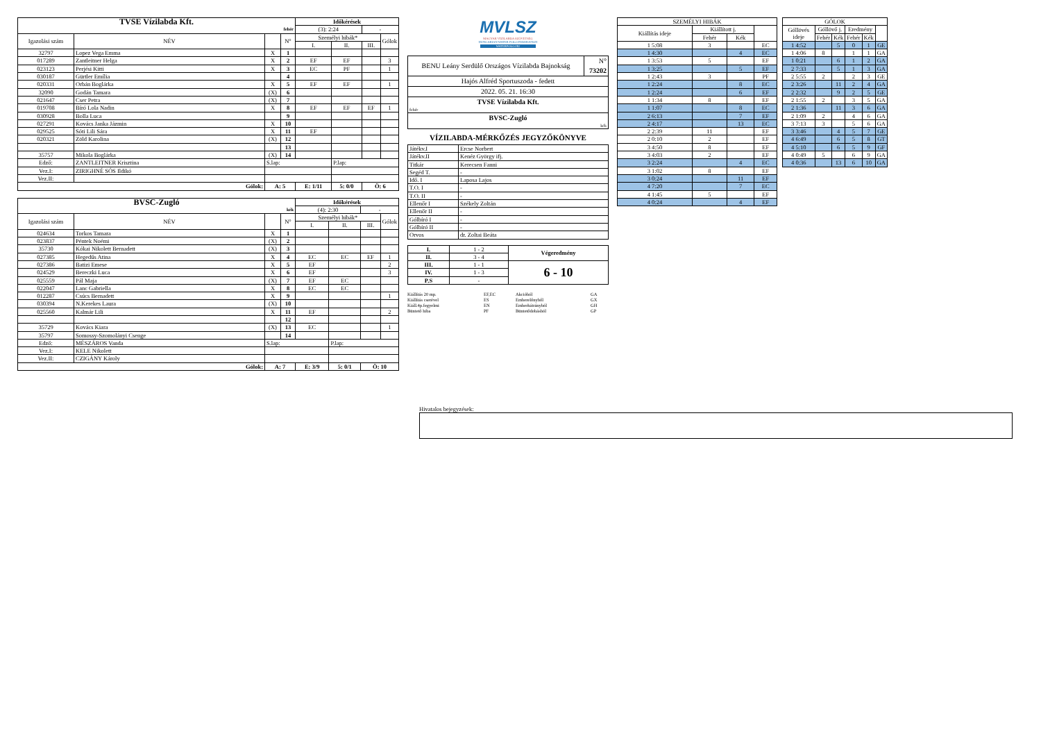| TVSE Vízilabda Kft. | | | | Időkérések | | | |
| fehér | | | | (3): 2:24 | | - | |
| Igazolási szám | NÉV | | N° | Személyi hibák* | | | Gólok |
| | | | | I. | II. | III. | |
| 32797 | Lopez Vega Emma | X | 1 | | | | |
| 017289 | Zantleitner Helga | X | 2 | EF | EF | | 3 |
| 023123 | Perjési Kitti | X | 3 | EC | PF | | 1 |
| 030187 | Gürtler Emília | | 4 | | | | |
| 020331 | Orbán Boglárka | X | 5 | EF | EF | | 1 |
| 32090 | Godán Tamara | (X) | 6 | | | | |
| 021647 | Cser Petra | (X) | 7 | | | | |
| 019708 | Bíró Lola Nadin | X | 8 | EF | EF | EF | 1 |
| 030928 | Bolla Luca | | 9 | | | | |
| 027291 | Kovács Janka Jázmin | X | 10 | | | | |
| 029525 | Sóti Lili Sára | X | 11 | EF | | | |
| 020321 | Zöld Karolina | (X) | 12 | | | | |
| | | | 13 | | | | |
| 35757 | Mikola Boglárka | (X) | 14 | | | | |
| Edző: | ZANTLEITNER Krisztina | S.lap: | | | P.lap: | | |
| Vez.I: | ZIRIGHNÉ SÓS Ildikó | | | | | | |
| Vez.II: | | | | | | | |
| Gólok: | | A: 5 | | E: 1/11 | 5: 0/0 | Ö: 6 | |
| BVSC-Zugló | | | | Időkérések | | | |
| kék | | | | (4): 2:30 | | - | |
| Igazolási szám | NÉV | | N° | Személyi hibák* | | | Gólok |
| | | | | I. | II. | III. | |
| 024634 | Torkos Tamara | X | 1 | | | | |
| 023837 | Péntek Noémi | (X) | 2 | | | | |
| 35730 | Kókai Nikolett Bernadett | (X) | 3 | | | | |
| 027385 | Hegedűs Atina | X | 4 | EC | EC | EF | 1 |
| 027386 | Batizi Emese | X | 5 | EF | | | 2 |
| 024529 | Bereczki Luca | X | 6 | EF | | | 3 |
| 025559 | Pál Maja | (X) | 7 | EF | EC | | |
| 022047 | Lanc Gabriella | X | 8 | EC | EC | | |
| 012287 | Csúcs Bernadett | X | 9 | | | | 1 |
| 030394 | N.Kerekes Laura | (X) | 10 | | | | |
| 025560 | Kalmár Lili | X | 11 | EF | | | 2 |
| | | | 12 | | | | |
| 35729 | Kovács Kiara | (X) | 13 | EC | | | 1 |
| 35797 | Somossy-Szomolányi Csenge | | 14 | | | | |
| Edző: | MÉSZÁROS Vanda | S.lap: | | | P.lap: | | |
| Vez.I: | KELE Nikolett | | | | | | |
| Vez.II: | CZIGÁNY Károly | | | | | | |
| Gólok: | | A: 7 | | E: 3/9 | 5: 0/1 | Ö: 10 | |
MVLSZ
MAGYAR VÍZILABDA SZÖVETSÉG
HUNGARIAN WATER POLO FEDERATION
WATERPOLO.HU
| BENU Leány Serdülő Országos Vízilabda Bajnokság | N° 73202 |
| Hajós Alfréd Sportuszoda - fedett | |
| 2022. 05. 21. 16:30 | |
| TVSE Vízilabda Kft. fehér | |
| BVSC-Zugló kék | |
VÍZILABDA-MÉRKŐZÉS JEGYZŐKÖNYVE
| Játékv.I | Ercse Norbert |
| Játékv.II | Kenéz György ifj. |
| Titkár | Kerecsen Fanni |
| Segéd T. | - |
| Idő. I | Laposa Lajos |
| T.O. I | - |
| T.O. II | - |
| Ellenőr I | Székely Zoltán |
| Ellenőr II | - |
| Gólbíró I | - |
| Gólbíró II | - |
| Orvos | dr. Zoltai Beáta |
| I. | 1 - 2 | Végeredmény |
| II. | 3 - 4 | |
| III. | 1 - 1 | 6 - 10 |
| IV. | 1 - 3 | |
| P.S | - | |
Kiállítás 20 mp. EF,EC Akcióból GA Kiállítás cserével ES Emberelőnyből GX Kiáll.4p.fegyelmi EN Emberhátrányból GH Büntető hiba PF Büntetődobásból GP
| SZEMÉLYI HIBÁK | | | |
| Kiállítás ideje | Kiállított j. | | |
| | Fehér | Kék | |
| 1 5:08 | 3 | | EC |
| 1 4:30 | | 4 | EC |
| 1 3:53 | 5 | | EF |
| 1 3:25 | | 5 | EF |
| 1 2:43 | 3 | | PF |
| 1 2:24 | | 8 | EC |
| 1 2:24 | | 6 | EF |
| 1 1:34 | 8 | | EF |
| 1 1:07 | | 8 | EC |
| 2 6:13 | | 7 | EF |
| 2 4:17 | | 13 | EC |
| 2 2:39 | 11 | | EF |
| 2 0:10 | 2 | | EF |
| 3 4:50 | 8 | | EF |
| 3 4:03 | 2 | | EF |
| 3 2:24 | | 4 | EC |
| 3 1:02 | 8 | | EF |
| 3 0:24 | | 11 | EF |
| 4 7:20 | | 7 | EC |
| 4 1:45 | 5 | | EF |
| 4 0:24 | | 4 | EF |
| GÓLOK | | | | | |
| Góllövés ideje | Góllövő j. | | Eredmény | | |
| | Fehér | Kék | Fehér | Kék | |
| 1 4:52 | | 5 | 0 | 1 | GE |
| 1 4:06 | 8 | | 1 | 1 | GA |
| 1 0:21 | | 6 | 1 | 2 | GA |
| 2 7:33 | | 5 | 1 | 3 | GA |
| 2 5:55 | 2 | | 2 | 3 | GE |
| 2 3:26 | | 11 | 2 | 4 | GA |
| 2 2:32 | | 9 | 2 | 5 | GE |
| 2 1:55 | 2 | | 3 | 5 | GA |
| 2 1:36 | | 11 | 3 | 6 | GA |
| 2 1:09 | 2 | | 4 | 6 | GA |
| 3 7:13 | 3 | | 5 | 6 | GA |
| 3 3:46 | | 4 | 5 | 7 | GE |
| 4 6:49 | | 6 | 5 | 8 | GT |
| 4 5:10 | | 6 | 5 | 9 | GF |
| 4 0:49 | 5 | | 6 | 9 | GA |
| 4 0:36 | | 13 | 6 | 10 | GA |
Hivatalos bejegyzések: